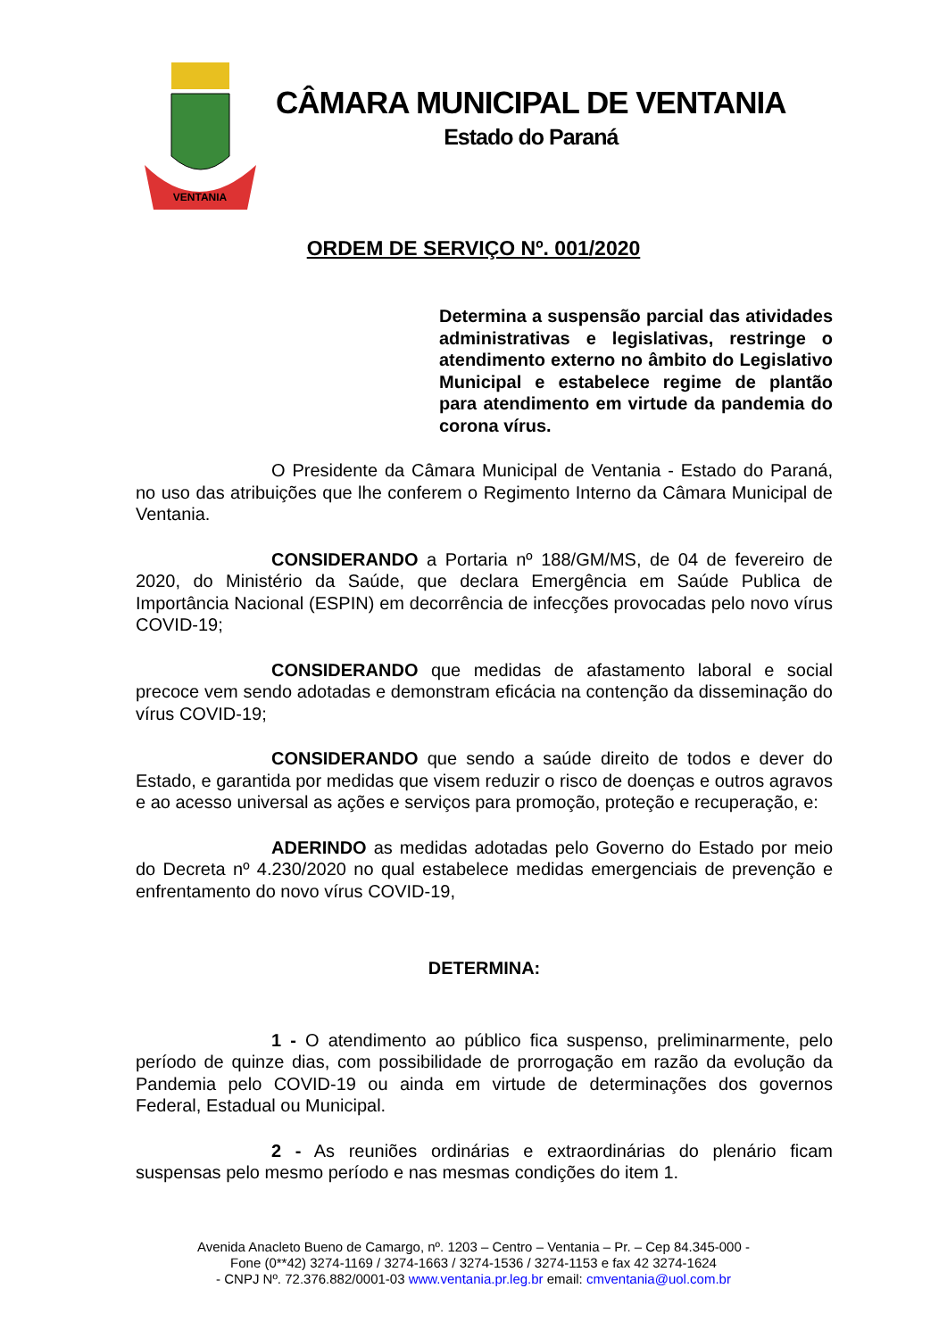VENTANIA
CÂMARA MUNICIPAL DE VENTANIA
Estado do Paraná
ORDEM DE SERVIÇO Nº. 001/2020
Determina a suspensão parcial das atividades administrativas e legislativas, restringe o atendimento externo no âmbito do Legislativo Municipal e estabelece regime de plantão para atendimento em virtude da pandemia do corona vírus.
O Presidente da Câmara Municipal de Ventania - Estado do Paraná, no uso das atribuições que lhe conferem o Regimento Interno da Câmara Municipal de Ventania.
CONSIDERANDO a Portaria nº 188/GM/MS, de 04 de fevereiro de 2020, do Ministério da Saúde, que declara Emergência em Saúde Publica de Importância Nacional (ESPIN) em decorrência de infecções provocadas pelo novo vírus COVID-19;
CONSIDERANDO que medidas de afastamento laboral e social precoce vem sendo adotadas e demonstram eficácia na contenção da disseminação do vírus COVID-19;
CONSIDERANDO que sendo a saúde direito de todos e dever do Estado, e garantida por medidas que visem reduzir o risco de doenças e outros agravos e ao acesso universal as ações e serviços para promoção, proteção e recuperação, e:
ADERINDO as medidas adotadas pelo Governo do Estado por meio do Decreta nº 4.230/2020 no qual estabelece medidas emergenciais de prevenção e enfrentamento do novo vírus COVID-19,
DETERMINA:
1 - O atendimento ao público fica suspenso, preliminarmente, pelo período de quinze dias, com possibilidade de prorrogação em razão da evolução da Pandemia pelo COVID-19 ou ainda em virtude de determinações dos governos Federal, Estadual ou Municipal.
2 - As reuniões ordinárias e extraordinárias do plenário ficam suspensas pelo mesmo período e nas mesmas condições do item 1.
Avenida Anacleto Bueno de Camargo, nº. 1203 – Centro – Ventania – Pr. – Cep 84.345-000 -
Fone (0**42) 3274-1169 / 3274-1663 / 3274-1536 / 3274-1153 e fax 42 3274-1624
- CNPJ Nº. 72.376.882/0001-03 www.ventania.pr.leg.br email: cmventania@uol.com.br